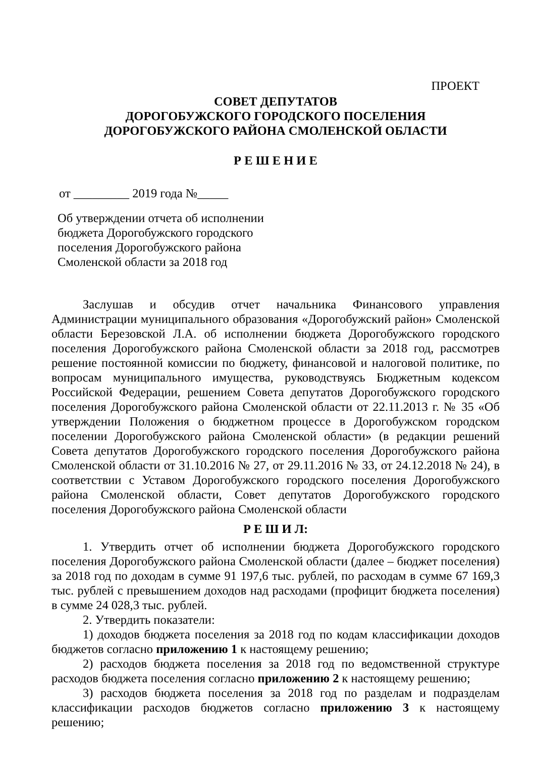ПРОЕКТ
СОВЕТ ДЕПУТАТОВ
ДОРОГОБУЖСКОГО ГОРОДСКОГО ПОСЕЛЕНИЯ
ДОРОГОБУЖСКОГО РАЙОНА СМОЛЕНСКОЙ ОБЛАСТИ
Р Е Ш Е Н И Е
от _________ 2019 года №_____
Об утверждении отчета об исполнении
бюджета Дорогобужского городского
поселения Дорогобужского района
Смоленской области за 2018 год
Заслушав и обсудив отчет начальника Финансового управления Администрации муниципального образования «Дорогобужский район» Смоленской области Березовской Л.А. об исполнении бюджета Дорогобужского городского поселения Дорогобужского района Смоленской области за 2018 год, рассмотрев решение постоянной комиссии по бюджету, финансовой и налоговой политике, по вопросам муниципального имущества, руководствуясь Бюджетным кодексом Российской Федерации, решением Совета депутатов Дорогобужского городского поселения Дорогобужского района Смоленской области от 22.11.2013 г. № 35 «Об утверждении Положения о бюджетном процессе в Дорогобужском городском поселении Дорогобужского района Смоленской области» (в редакции решений Совета депутатов Дорогобужского городского поселения Дорогобужского района Смоленской области от 31.10.2016 № 27, от 29.11.2016 № 33, от 24.12.2018 № 24), в соответствии с Уставом Дорогобужского городского поселения Дорогобужского района Смоленской области, Совет депутатов Дорогобужского городского поселения Дорогобужского района Смоленской области
Р Е Ш И Л:
1. Утвердить отчет об исполнении бюджета Дорогобужского городского поселения Дорогобужского района Смоленской области (далее – бюджет поселения) за 2018 год по доходам в сумме 91 197,6 тыс. рублей, по расходам в сумме 67 169,3 тыс. рублей с превышением доходов над расходами (профицит бюджета поселения) в сумме 24 028,3 тыс. рублей.
2. Утвердить показатели:
1) доходов бюджета поселения за 2018 год по кодам классификации доходов бюджетов согласно приложению 1 к настоящему решению;
2) расходов бюджета поселения за 2018 год по ведомственной структуре расходов бюджета поселения согласно приложению 2 к настоящему решению;
3) расходов бюджета поселения за 2018 год по разделам и подразделам классификации расходов бюджетов согласно приложению 3 к настоящему решению;